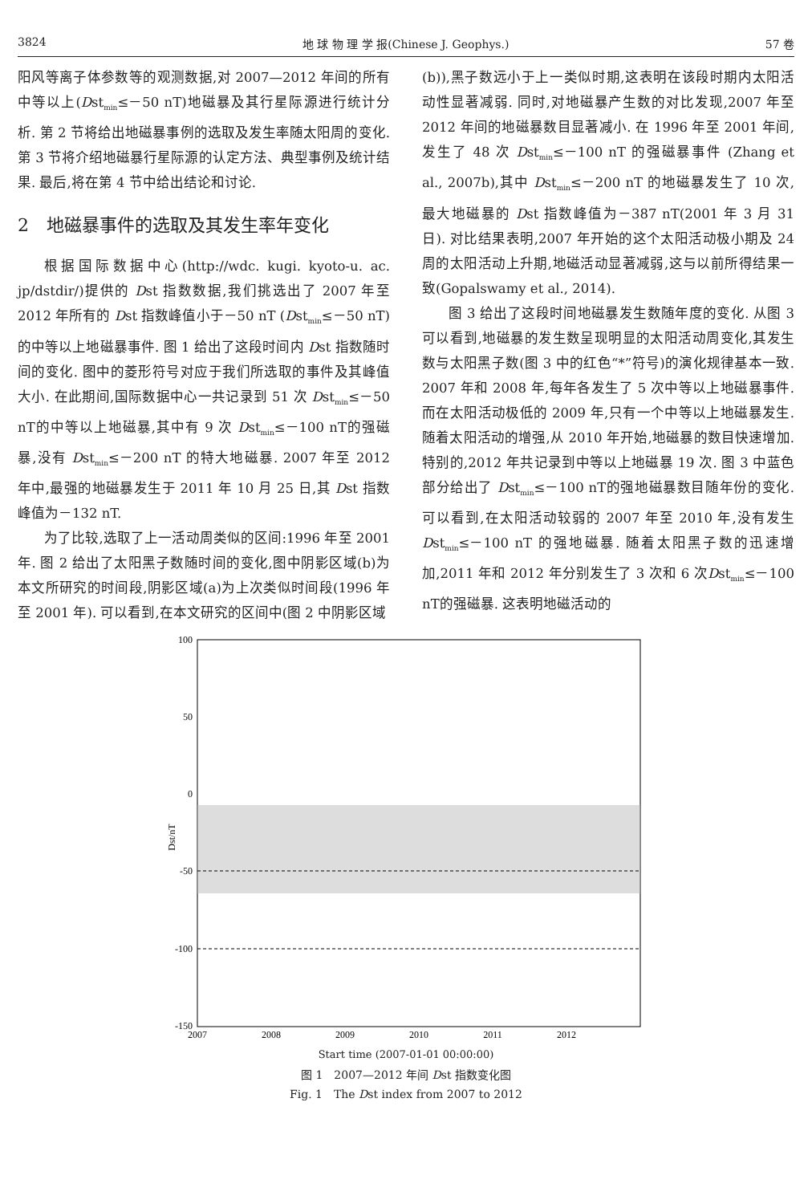3824 地 球 物 理 学 报(Chinese J. Geophys.) 57 卷
阳风等离子体参数等的观测数据,对 2007—2012 年间的所有中等以上(Dst<sub>min</sub>≤－50 nT)地磁暴及其行星际源进行统计分析. 第 2 节将给出地磁暴事例的选取及发生率随太阳周的变化. 第 3 节将介绍地磁暴行星际源的认定方法、典型事例及统计结果. 最后,将在第 4 节中给出结论和讨论.
2　地磁暴事件的选取及其发生率年变化
根据国际数据中心(http://wdc. kugi. kyoto-u. ac. jp/dstdir/)提供的 Dst 指数数据,我们挑选出了 2007 年至 2012 年所有的 Dst 指数峰值小于－50 nT (Dst<sub>min</sub>≤－50 nT)的中等以上地磁暴事件. 图 1 给出了这段时间内 Dst 指数随时间的变化. 图中的菱形符号对应于我们所选取的事件及其峰值大小. 在此期间,国际数据中心一共记录到 51 次 Dst<sub>min</sub>≤－50 nT的中等以上地磁暴,其中有 9 次 Dst<sub>min</sub>≤－100 nT的强磁暴,没有 Dst<sub>min</sub>≤－200 nT 的特大地磁暴. 2007 年至 2012 年中,最强的地磁暴发生于 2011 年 10 月 25 日,其 Dst 指数峰值为－132 nT.
为了比较,选取了上一活动周类似的区间:1996 年至 2001 年. 图 2 给出了太阳黑子数随时间的变化,图中阴影区域(b)为本文所研究的时间段,阴影区域(a)为上次类似时间段(1996 年至 2001 年). 可以看到,在本文研究的区间中(图 2 中阴影区域
(b)),黑子数远小于上一类似时期,这表明在该段时期内太阳活动性显著减弱. 同时,对地磁暴产生数的对比发现,2007 年至 2012 年间的地磁暴数目显著减小. 在 1996 年至 2001 年间,发生了 48 次 Dst<sub>min</sub>≤－100 nT 的强磁暴事件 (Zhang et al., 2007b),其中 Dst<sub>min</sub>≤－200 nT 的地磁暴发生了 10 次,最大地磁暴的 Dst 指数峰值为－387 nT(2001 年 3 月 31 日). 对比结果表明,2007 年开始的这个太阳活动极小期及 24 周的太阳活动上升期,地磁活动显著减弱,这与以前所得结果一致(Gopalswamy et al., 2014).
图 3 给出了这段时间地磁暴发生数随年度的变化. 从图 3 可以看到,地磁暴的发生数呈现明显的太阳活动周变化,其发生数与太阳黑子数(图 3 中的红色“*”符号)的演化规律基本一致. 2007 年和 2008 年,每年各发生了 5 次中等以上地磁暴事件. 而在太阳活动极低的 2009 年,只有一个中等以上地磁暴发生. 随着太阳活动的增强,从 2010 年开始,地磁暴的数目快速增加. 特别的,2012 年共记录到中等以上地磁暴 19 次. 图 3 中蓝色部分给出了 Dst<sub>min</sub>≤－100 nT的强地磁暴数目随年份的变化. 可以看到,在太阳活动较弱的 2007 年至 2010 年,没有发生 Dst<sub>min</sub>≤－100 nT 的强地磁暴. 随着太阳黑子数的迅速增加,2011 年和 2012 年分别发生了 3 次和 6 次Dst<sub>min</sub>≤－100 nT的强磁暴. 这表明地磁活动的
100
50
0
-50
-100
-150
2007
2008
2009
2010
2011
2012
Dst/nT
Start time (2007-01-01 00:00:00)
图 1　2007—2012 年间 Dst 指数变化图
Fig. 1　The Dst index from 2007 to 2012